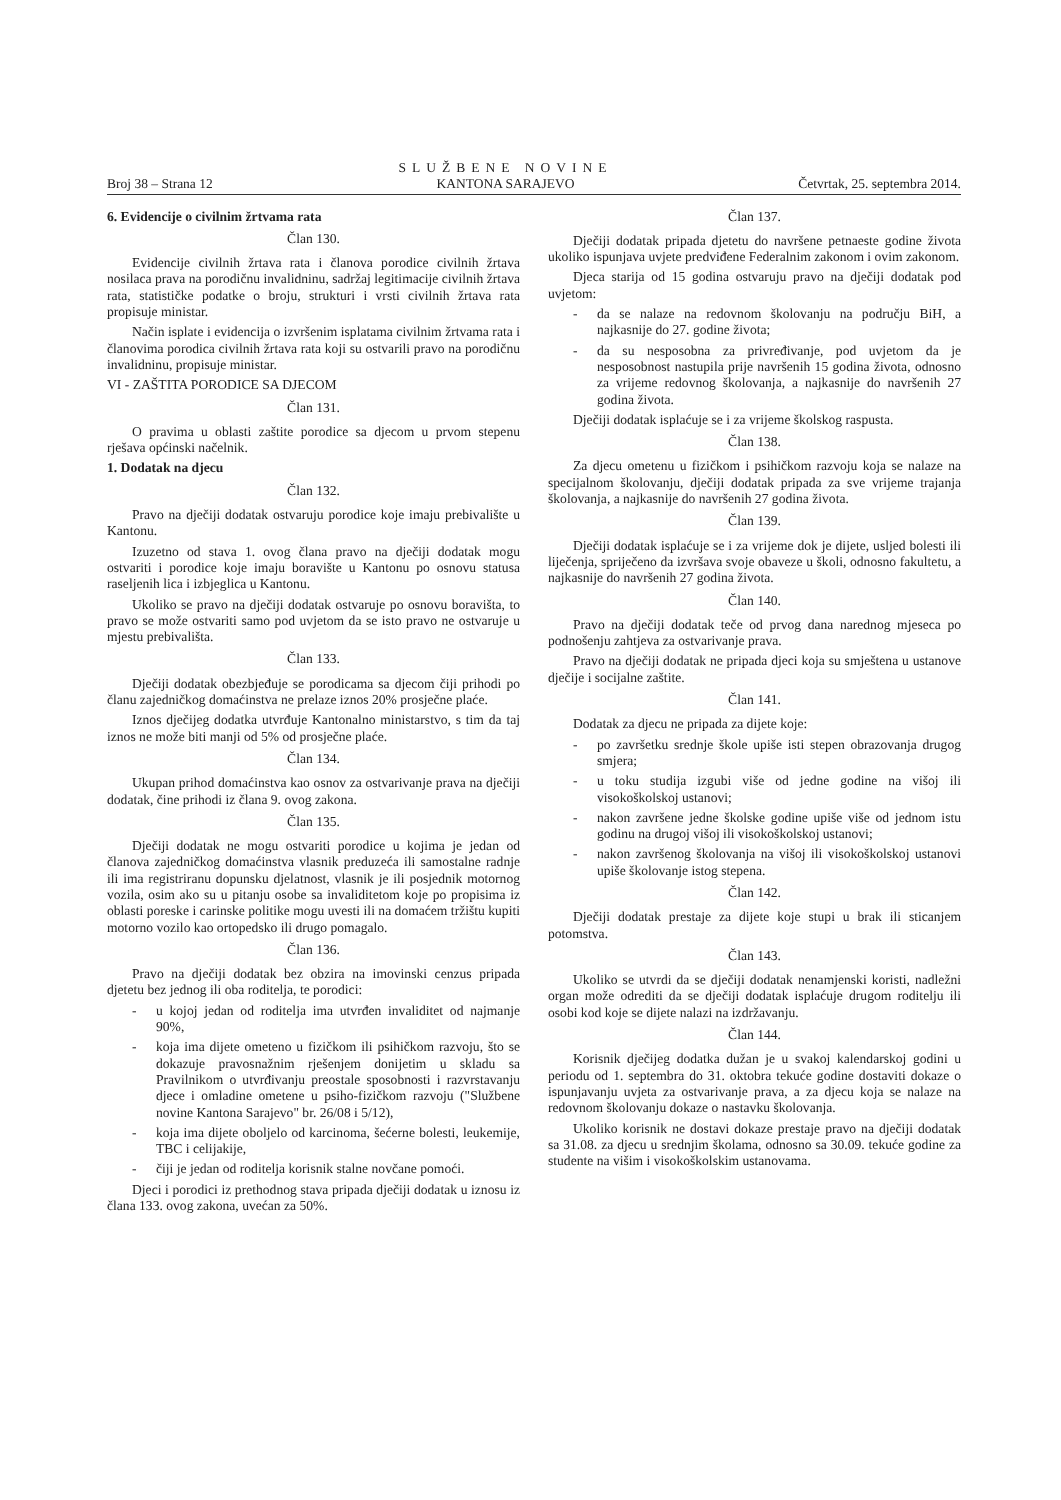Broj 38 – Strana 12
SLUŽBENE NOVINE
KANTONA SARAJEVO
Četvrtak, 25. septembra 2014.
6. Evidencije o civilnim žrtvama rata
Član 130.
Evidencije civilnih žrtava rata i članova porodice civilnih žrtava nosilaca prava na porodičnu invalidninu, sadržaj legitimacije civilnih žrtava rata, statističke podatke o broju, strukturi i vrsti civilnih žrtava rata propisuje ministar.
Način isplate i evidencija o izvršenim isplatama civilnim žrtvama rata i članovima porodica civilnih žrtava rata koji su ostvarili pravo na porodičnu invalidninu, propisuje ministar.
VI - ZAŠTITA PORODICE SA DJECOM
Član 131.
O pravima u oblasti zaštite porodice sa djecom u prvom stepenu rješava općinski načelnik.
1. Dodatak na djecu
Član 132.
Pravo na dječiji dodatak ostvaruju porodice koje imaju prebivalište u Kantonu.
Izuzetno od stava 1. ovog člana pravo na dječiji dodatak mogu ostvariti i porodice koje imaju boravište u Kantonu po osnovu statusa raseljenih lica i izbjeglica u Kantonu.
Ukoliko se pravo na dječiji dodatak ostvaruje po osnovu boravišta, to pravo se može ostvariti samo pod uvjetom da se isto pravo ne ostvaruje u mjestu prebivališta.
Član 133.
Dječiji dodatak obezbjeđuje se porodicama sa djecom čiji prihodi po članu zajedničkog domaćinstva ne prelaze iznos 20% prosječne plaće.
Iznos dječijeg dodatka utvrđuje Kantonalno ministarstvo, s tim da taj iznos ne može biti manji od 5% od prosječne plaće.
Član 134.
Ukupan prihod domaćinstva kao osnov za ostvarivanje prava na dječiji dodatak, čine prihodi iz člana 9. ovog zakona.
Član 135.
Dječiji dodatak ne mogu ostvariti porodice u kojima je jedan od članova zajedničkog domaćinstva vlasnik preduzeća ili samostalne radnje ili ima registriranu dopunsku djelatnost, vlasnik je ili posjednik motornog vozila, osim ako su u pitanju osobe sa invaliditetom koje po propisima iz oblasti poreske i carinske politike mogu uvesti ili na domaćem tržištu kupiti motorno vozilo kao ortopedsko ili drugo pomagalo.
Član 136.
Pravo na dječiji dodatak bez obzira na imovinski cenzus pripada djetetu bez jednog ili oba roditelja, te porodici:
- u kojoj jedan od roditelja ima utvrđen invaliditet od najmanje 90%,
- koja ima dijete ometeno u fizičkom ili psihičkom razvoju, što se dokazuje pravosnažnim rješenjem donijetim u skladu sa Pravilnikom o utvrđivanju preostale sposobnosti i razvrstavanju djece i omladine ometene u psiho-fizičkom razvoju ("Službene novine Kantona Sarajevo" br. 26/08 i 5/12),
- koja ima dijete oboljelo od karcinoma, šećerne bolesti, leukemije, TBC i celijakije,
- čiji je jedan od roditelja korisnik stalne novčane pomoći.
Djeci i porodici iz prethodnog stava pripada dječiji dodatak u iznosu iz člana 133. ovog zakona, uvećan za 50%.
Član 137.
Dječiji dodatak pripada djetetu do navršene petnaeste godine života ukoliko ispunjava uvjete predviđene Federalnim zakonom i ovim zakonom.
Djeca starija od 15 godina ostvaruju pravo na dječiji dodatak pod uvjetom:
- da se nalaze na redovnom školovanju na području BiH, a najkasnije do 27. godine života;
- da su nesposobna za privređivanje, pod uvjetom da je nesposobnost nastupila prije navršenih 15 godina života, odnosno za vrijeme redovnog školovanja, a najkasnije do navršenih 27 godina života.
Dječiji dodatak isplaćuje se i za vrijeme školskog raspusta.
Član 138.
Za djecu ometenu u fizičkom i psihičkom razvoju koja se nalaze na specijalnom školovanju, dječiji dodatak pripada za sve vrijeme trajanja školovanja, a najkasnije do navršenih 27 godina života.
Član 139.
Dječiji dodatak isplaćuje se i za vrijeme dok je dijete, usljed bolesti ili liječenja, spriječeno da izvršava svoje obaveze u školi, odnosno fakultetu, a najkasnije do navršenih 27 godina života.
Član 140.
Pravo na dječiji dodatak teče od prvog dana narednog mjeseca po podnošenju zahtjeva za ostvarivanje prava.
Pravo na dječiji dodatak ne pripada djeci koja su smještena u ustanove dječije i socijalne zaštite.
Član 141.
Dodatak za djecu ne pripada za dijete koje:
- po završetku srednje škole upiše isti stepen obrazovanja drugog smjera;
- u toku studija izgubi više od jedne godine na višoj ili visokoškolskoj ustanovi;
- nakon završene jedne školske godine upiše više od jednom istu godinu na drugoj višoj ili visokoškolskoj ustanovi;
- nakon završenog školovanja na višoj ili visokoškolskoj ustanovi upiše školovanje istog stepena.
Član 142.
Dječiji dodatak prestaje za dijete koje stupi u brak ili sticanjem potomstva.
Član 143.
Ukoliko se utvrdi da se dječiji dodatak nenamjenski koristi, nadležni organ može odrediti da se dječiji dodatak isplaćuje drugom roditelju ili osobi kod koje se dijete nalazi na izdržavanju.
Član 144.
Korisnik dječijeg dodatka dužan je u svakoj kalendarskoj godini u periodu od 1. septembra do 31. oktobra tekuće godine dostaviti dokaze o ispunjavanju uvjeta za ostvarivanje prava, a za djecu koja se nalaze na redovnom školovanju dokaze o nastavku školovanja.
Ukoliko korisnik ne dostavi dokaze prestaje pravo na dječiji dodatak sa 31.08. za djecu u srednjim školama, odnosno sa 30.09. tekuće godine za studente na višim i visokoškolskim ustanovama.